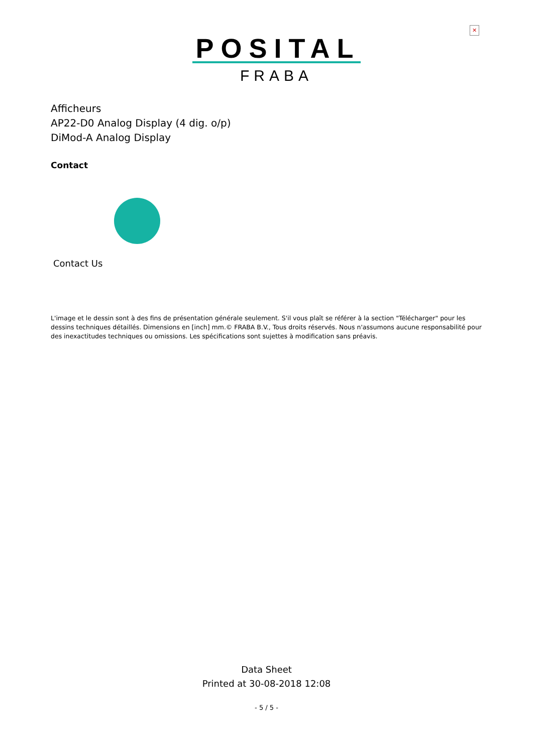✕
POSITAL
FRABA
Afficheurs
AP22-D0 Analog Display (4 dig. o/p)
DiMod-A Analog Display
Contact
Contact Us
L'image et le dessin sont à des fins de présentation générale seulement. S'il vous plaît se référer à la section "Télécharger" pour les dessins techniques détaillés. Dimensions en [inch] mm.© FRABA B.V., Tous droits réservés. Nous n'assumons aucune responsabilité pour des inexactitudes techniques ou omissions. Les spécifications sont sujettes à modification sans préavis.
Data Sheet
Printed at 30-08-2018 12:08
- 5 / 5 -